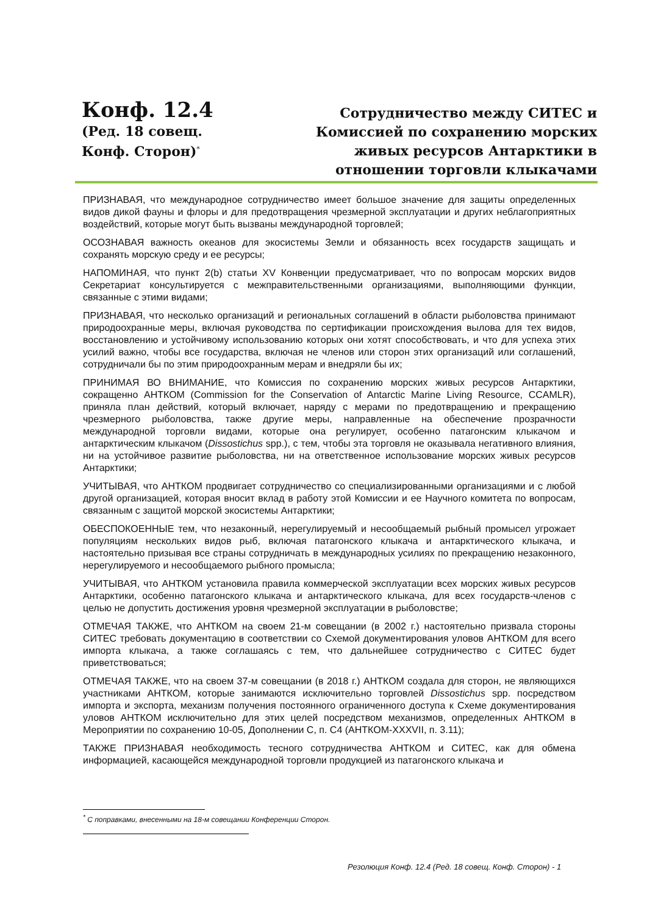Конф. 12.4
(Ред. 18 совещ.
Конф. Сторон)<sup>*</sup>
Сотрудничество между СИТЕС и Комиссией по сохранению морских живых ресурсов Антарктики в отношении торговли клыкачами
ПРИЗНАВАЯ, что международное сотрудничество имеет большое значение для защиты определенных видов дикой фауны и флоры и для предотвращения чрезмерной эксплуатации и других неблагоприятных воздействий, которые могут быть вызваны международной торговлей;
ОСОЗНАВАЯ важность океанов для экосистемы Земли и обязанность всех государств защищать и сохранять морскую среду и ее ресурсы;
НАПОМИНАЯ, что пункт 2(b) статьи XV Конвенции предусматривает, что по вопросам морских видов Секретариат консультируется с межправительственными организациями, выполняющими функции, связанные с этими видами;
ПРИЗНАВАЯ, что несколько организаций и региональных соглашений в области рыболовства принимают природоохранные меры, включая руководства по сертификации происхождения вылова для тех видов, восстановлению и устойчивому использованию которых они хотят способствовать, и что для успеха этих усилий важно, чтобы все государства, включая не членов или сторон этих организаций или соглашений, сотрудничали бы по этим природоохранным мерам и внедряли бы их;
ПРИНИМАЯ ВО ВНИМАНИЕ, что Комиссия по сохранению морских живых ресурсов Антарктики, сокращенно АНТКОМ (Commission for the Conservation of Antarctic Marine Living Resource, CCAMLR), приняла план действий, который включает, наряду с мерами по предотвращению и прекращению чрезмерного рыболовства, также другие меры, направленные на обеспечение прозрачности международной торговли видами, которые она регулирует, особенно патагонским клыкачом и антарктическим клыкачом (Dissostichus spp.), с тем, чтобы эта торговля не оказывала негативного влияния, ни на устойчивое развитие рыболовства, ни на ответственное использование морских живых ресурсов Антарктики;
УЧИТЫВАЯ, что АНТКОМ продвигает сотрудничество со специализированными организациями и с любой другой организацией, которая вносит вклад в работу этой Комиссии и ее Научного комитета по вопросам, связанным с защитой морской экосистемы Антарктики;
ОБЕСПОКОЕННЫЕ тем, что незаконный, нерегулируемый и несообщаемый рыбный промысел угрожает популяциям нескольких видов рыб, включая патагонского клыкача и антарктического клыкача, и настоятельно призывая все страны сотрудничать в международных усилиях по прекращению незаконного, нерегулируемого и несообщаемого рыбного промысла;
УЧИТЫВАЯ, что АНТКОМ установила правила коммерческой эксплуатации всех морских живых ресурсов Антарктики, особенно патагонского клыкача и антарктического клыкача, для всех государств-членов с целью не допустить достижения уровня чрезмерной эксплуатации в рыболовстве;
ОТМЕЧАЯ ТАКЖЕ, что АНТКОМ на своем 21-м совещании (в 2002 г.) настоятельно призвала стороны СИТЕС требовать документацию в соответствии со Схемой документирования уловов АНТКОМ для всего импорта клыкача, а также соглашаясь с тем, что дальнейшее сотрудничество с СИТЕС будет приветствоваться;
ОТМЕЧАЯ ТАКЖЕ, что на своем 37-м совещании (в 2018 г.) АНТКОМ создала для сторон, не являющихся участниками АНТКОМ, которые занимаются исключительно торговлей Dissostichus spp. посредством импорта и экспорта, механизм получения постоянного ограниченного доступа к Схеме документирования уловов АНТКОМ исключительно для этих целей посредством механизмов, определенных АНТКОМ в Мероприятии по сохранению 10-05, Дополнении С, п. С4 (АНТКОМ-XXXVII, п. 3.11);
ТАКЖЕ ПРИЗНАВАЯ необходимость тесного сотрудничества АНТКОМ и СИТЕС, как для обмена информацией, касающейся международной торговли продукцией из патагонского клыкача и
<sup>*</sup> С поправками, внесенными на 18-м совещании Конференции Сторон.
Резолюция Конф. 12.4 (Ред. 18 совещ. Конф. Сторон) - 1